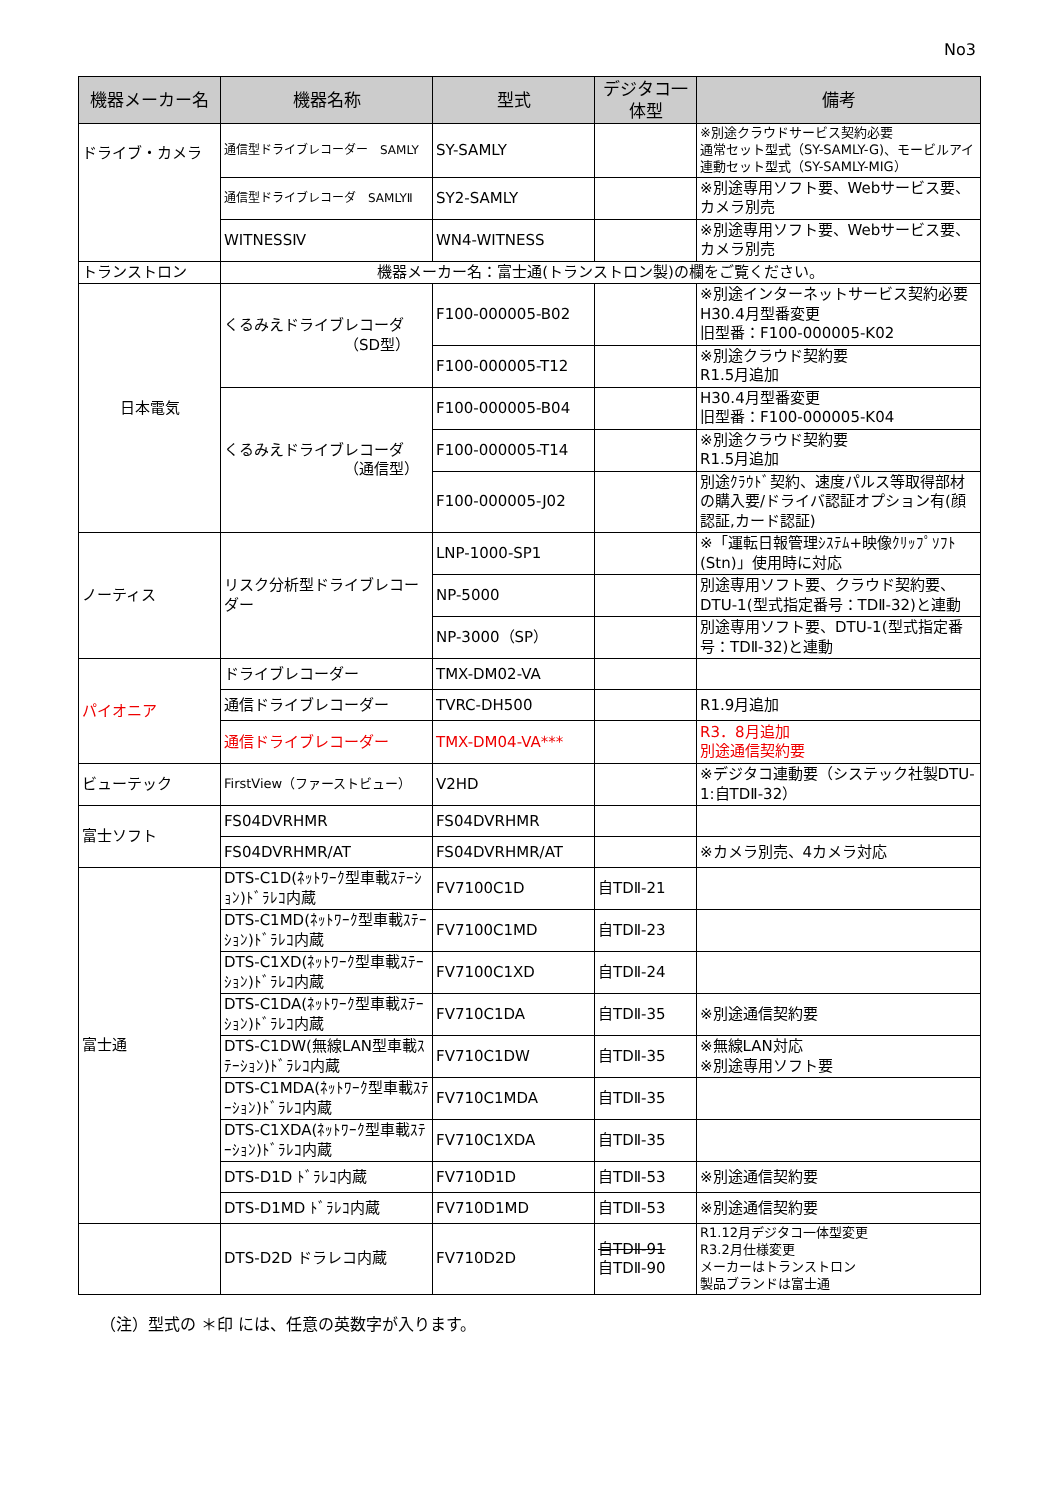No3
| 機器メーカー名 | 機器名称 | 型式 | デジタコ一体型 | 備考 |
| --- | --- | --- | --- | --- |
| ドライブ・カメラ | 通信型ドライブレコーダー SAMLY | SY-SAMLY | | ※別途クラウドサービス契約必要 通常セット型式（SY-SAMLY-G)、モービルアイ連動セット型式（SY-SAMLY-MIG） |
| | 通信型ドライブレコーダ SAMLYⅡ | SY2-SAMLY | | ※別途専用ソフト要、Webサービス要、カメラ別売 |
| | WITNESSⅣ | WN4-WITNESS | | ※別途専用ソフト要、Webサービス要、カメラ別売 |
| トランストロン | 機器メーカー名：富士通(トランストロン製)の欄をご覧ください。 | | | |
| 日本電気 | くるみえドライブレコーダ （SD型） | F100-000005-B02 | | ※別途インターネットサービス契約必要 H30.4月型番変更 旧型番：F100-000005-K02 |
| | | F100-000005-T12 | | ※別途クラウド契約要 R1.5月追加 |
| | くるみえドライブレコーダ （通信型） | F100-000005-B04 | | H30.4月型番変更 旧型番：F100-000005-K04 |
| | | F100-000005-T14 | | ※別途クラウド契約要 R1.5月追加 |
| | | F100-000005-J02 | | 別途ｸﾗｳﾄﾞ契約、速度パルス等取得部材の購入要/ドライバ認証オプション有(顔認証,カード認証) |
| ノーティス | リスク分析型ドライブレコーダー | LNP-1000-SP1 | | ※「運転日報管理ｼｽﾃﾑ+映像ｸﾘｯﾌﾟｿﾌﾄ(Stn)」使用時に対応 |
| | | NP-5000 | | 別途専用ソフト要、クラウド契約要、DTU-1(型式指定番号：TDⅡ-32)と連動 |
| | | NP-3000（SP） | | 別途専用ソフト要、DTU-1(型式指定番号：TDⅡ-32)と連動 |
| パイオニア | ドライブレコーダー | TMX-DM02-VA | | |
| | 通信ドライブレコーダー | TVRC-DH500 | | R1.9月追加 |
| | 通信ドライブレコーダー | TMX-DM04-VA*** | | R3．8月追加 別途通信契約要 |
| ビューテック | FirstView（ファーストビュー） | V2HD | | ※デジタコ連動要（システック社製DTU-1:自TDⅡ-32） |
| 富士ソフト | FS04DVRHMR | FS04DVRHMR | | |
| | FS04DVRHMR/AT | FS04DVRHMR/AT | | ※カメラ別売、4カメラ対応 |
| 富士通 | DTS-C1D(ﾈｯﾄﾜｰｸ型車載ｽﾃｰｼｮﾝ)ﾄﾞﾗﾚｺ内蔵 | FV7100C1D | 自TDⅡ-21 | |
| | DTS-C1MD(ﾈｯﾄﾜｰｸ型車載ｽﾃｰｼｮﾝ)ﾄﾞﾗﾚｺ内蔵 | FV7100C1MD | 自TDⅡ-23 | |
| | DTS-C1XD(ﾈｯﾄﾜｰｸ型車載ｽﾃｰｼｮﾝ)ﾄﾞﾗﾚｺ内蔵 | FV7100C1XD | 自TDⅡ-24 | |
| | DTS-C1DA(ﾈｯﾄﾜｰｸ型車載ｽﾃｰｼｮﾝ)ﾄﾞﾗﾚｺ内蔵 | FV710C1DA | 自TDⅡ-35 | ※別途通信契約要 |
| | DTS-C1DW(無線LAN型車載ｽﾃｰｼｮﾝ)ﾄﾞﾗﾚｺ内蔵 | FV710C1DW | 自TDⅡ-35 | ※無線LAN対応 ※別途専用ソフト要 |
| | DTS-C1MDA(ﾈｯﾄﾜｰｸ型車載ｽﾃｰｼｮﾝ)ﾄﾞﾗﾚｺ内蔵 | FV710C1MDA | 自TDⅡ-35 | |
| | DTS-C1XDA(ﾈｯﾄﾜｰｸ型車載ｽﾃｰｼｮﾝ)ﾄﾞﾗﾚｺ内蔵 | FV710C1XDA | 自TDⅡ-35 | |
| | DTS-D1D ﾄﾞﾗﾚｺ内蔵 | FV710D1D | 自TDⅡ-53 | ※別途通信契約要 |
| | DTS-D1MD ﾄﾞﾗﾚｺ内蔵 | FV710D1MD | 自TDⅡ-53 | ※別途通信契約要 |
| | DTS-D2D ドラレコ内蔵 | FV710D2D | 自TDⅡ-91 自TDⅡ-90 | R1.12月デジタコ一体型変更 R3.2月仕様変更 メーカーはトランストロン 製品ブランドは富士通 |
（注）型式の ＊印 には、任意の英数字が入ります。